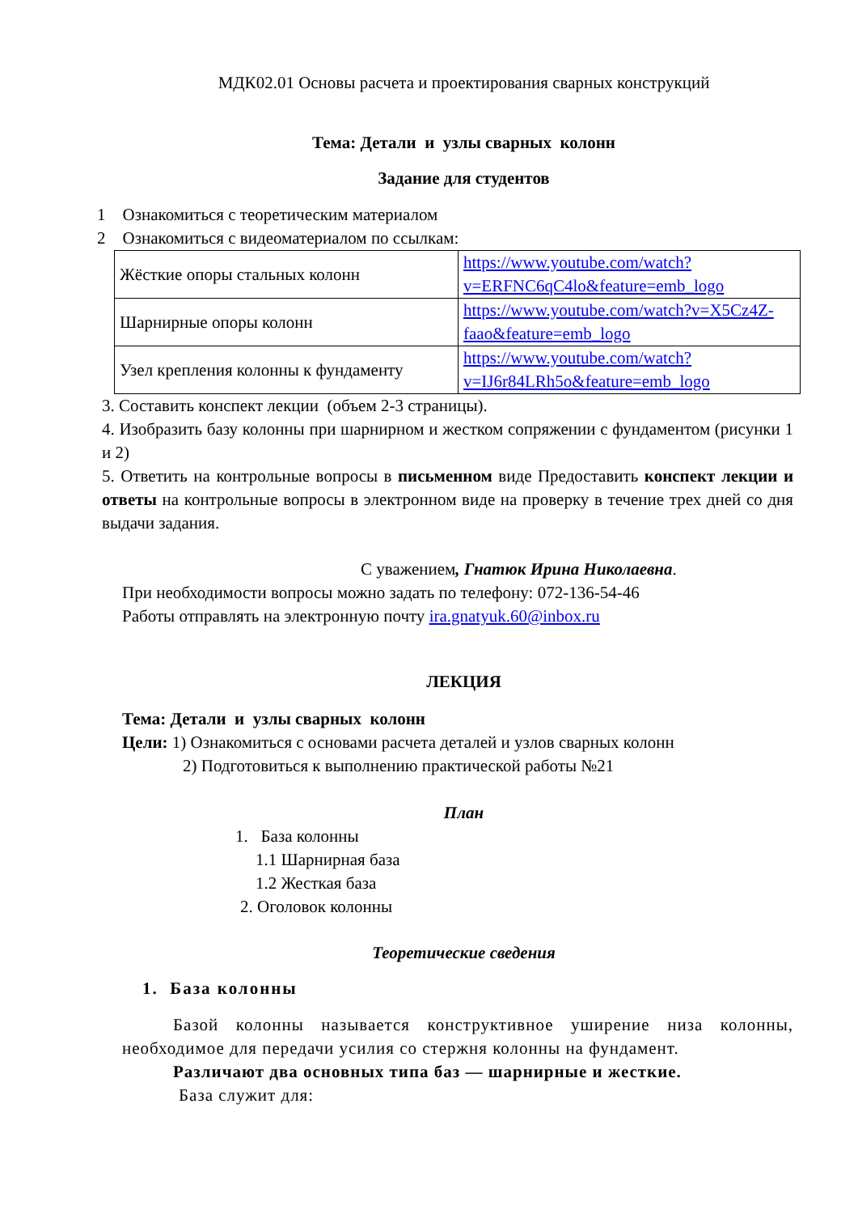МДК02.01 Основы расчета и проектирования сварных конструкций
Тема: Детали и узлы сварных колонн
Задание для студентов
1 Ознакомиться с теоретическим материалом
2 Ознакомиться с видеоматериалом по ссылкам:
| Жёсткие опоры стальных колонн | https://www.youtube.com/watch?v=ERFNC6qC4lo&feature=emb_logo |
| Шарнирные опоры колонн | https://www.youtube.com/watch?v=X5Cz4Z-faao&feature=emb_logo |
| Узел крепления колонны к фундаменту | https://www.youtube.com/watch?v=IJ6r84LRh5o&feature=emb_logo |
3. Составить конспект лекции (объем 2-3 страницы).
4. Изобразить базу колонны при шарнирном и жестком сопряжении с фундаментом (рисунки 1 и 2)
5. Ответить на контрольные вопросы в письменном виде Предоставить конспект лекции и ответы на контрольные вопросы в электронном виде на проверку в течение трех дней со дня выдачи задания.
С уважением, Гнатюк Ирина Николаевна.
При необходимости вопросы можно задать по телефону: 072-136-54-46
Работы отправлять на электронную почту ira.gnatyuk.60@inbox.ru
ЛЕКЦИЯ
Тема: Детали и узлы сварных колонн
Цели: 1) Ознакомиться с основами расчета деталей и узлов сварных колонн
2) Подготовиться к выполнению практической работы №21
План
1. База колонны
1.1 Шарнирная база
1.2 Жесткая база
2. Оголовок колонны
Теоретические сведения
1. База колонны
Базой колонны называется конструктивное уширение низа колонны, необходимое для передачи усилия со стержня колонны на фундамент.
Различают два основных типа баз — шарнирные и жесткие.
База служит для: